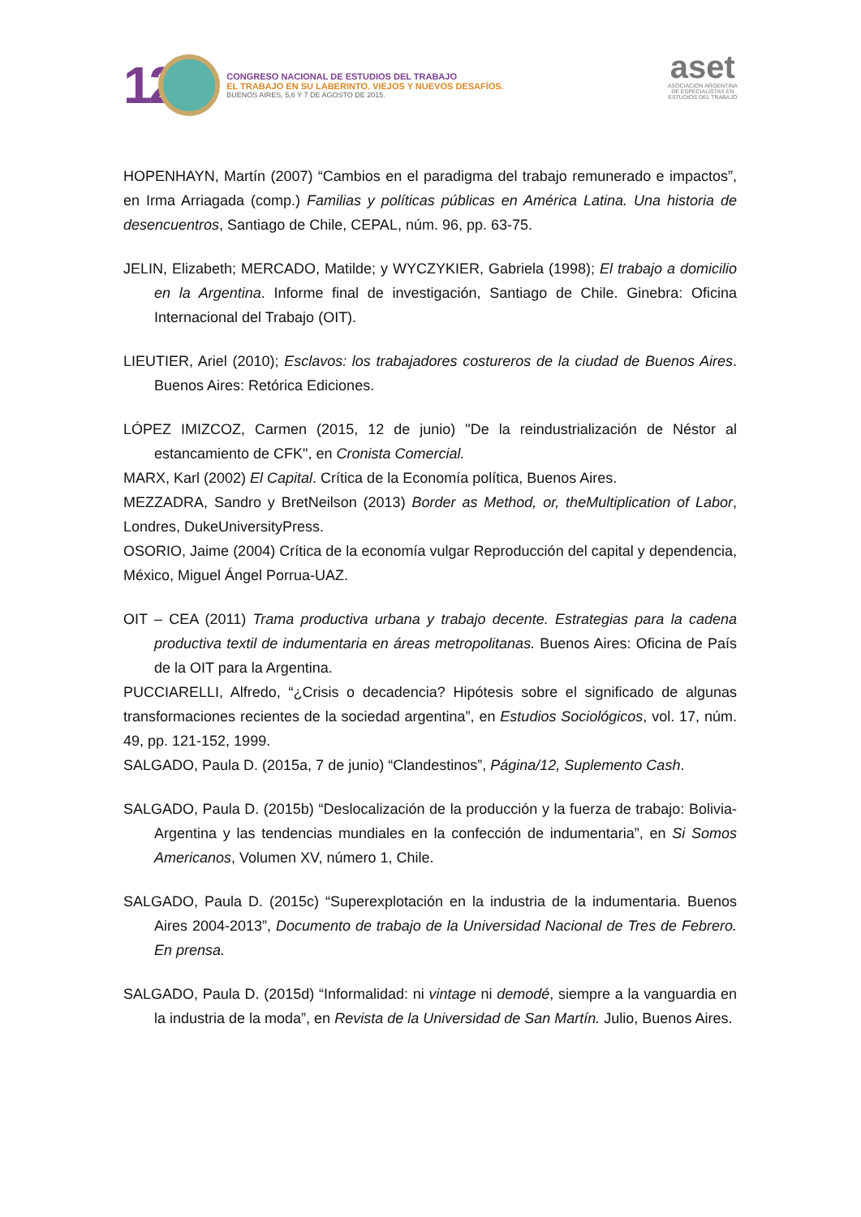12
CONGRESO NACIONAL DE ESTUDIOS DEL TRABAJO
EL TRABAJO EN SU LABERINTO. VIEJOS Y NUEVOS DESAFÍOS.
BUENOS AIRES, 5,6 Y 7 DE AGOSTO DE 2015.
aset
ASOCIACIÓN ARGENTINA
DE ESPECIALISTAS EN
ESTUDIOS DEL TRABAJO
HOPENHAYN, Martín (2007) “Cambios en el paradigma del trabajo remunerado e impactos”, en Irma Arriagada (comp.) Familias y políticas públicas en América Latina. Una historia de desencuentros, Santiago de Chile, CEPAL, núm. 96, pp. 63-75.
JELIN, Elizabeth; MERCADO, Matilde; y WYCZYKIER, Gabriela (1998); El trabajo a domicilio en la Argentina. Informe final de investigación, Santiago de Chile. Ginebra: Oficina Internacional del Trabajo (OIT).
LIEUTIER, Ariel (2010); Esclavos: los trabajadores costureros de la ciudad de Buenos Aires. Buenos Aires: Retórica Ediciones.
LÓPEZ IMIZCOZ, Carmen (2015, 12 de junio) "De la reindustrialización de Néstor al estancamiento de CFK", en Cronista Comercial.
MARX, Karl (2002) El Capital. Crítica de la Economía política, Buenos Aires.
MEZZADRA, Sandro y BretNeilson (2013) Border as Method, or, theMultiplication of Labor, Londres, DukeUniversityPress.
OSORIO, Jaime (2004) Crítica de la economía vulgar Reproducción del capital y dependencia, México, Miguel Ángel Porrua-UAZ.
OIT – CEA (2011) Trama productiva urbana y trabajo decente. Estrategias para la cadena productiva textil de indumentaria en áreas metropolitanas. Buenos Aires: Oficina de País de la OIT para la Argentina.
PUCCIARELLI, Alfredo, “¿Crisis o decadencia? Hipótesis sobre el significado de algunas transformaciones recientes de la sociedad argentina”, en Estudios Sociológicos, vol. 17, núm. 49, pp. 121-152, 1999.
SALGADO, Paula D. (2015a, 7 de junio) “Clandestinos”, Página/12, Suplemento Cash.
SALGADO, Paula D. (2015b) “Deslocalización de la producción y la fuerza de trabajo: Bolivia-Argentina y las tendencias mundiales en la confección de indumentaria”, en Si Somos Americanos, Volumen XV, número 1, Chile.
SALGADO, Paula D. (2015c) “Superexplotación en la industria de la indumentaria. Buenos Aires 2004-2013”, Documento de trabajo de la Universidad Nacional de Tres de Febrero. En prensa.
SALGADO, Paula D. (2015d) “Informalidad: ni vintage ni demodé, siempre a la vanguardia en la industria de la moda”, en Revista de la Universidad de San Martín. Julio, Buenos Aires.